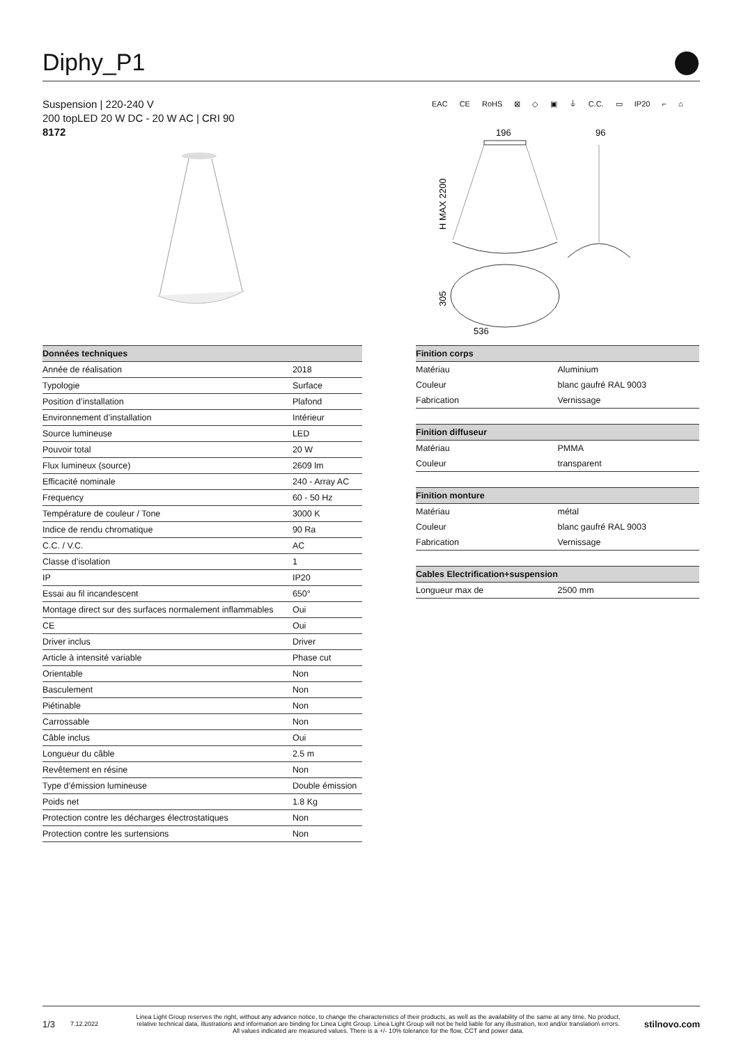Diphy_P1
Suspension | 220-240 V
200 topLED 20 W DC - 20 W AC | CRI 90
8172
EAC CE RoHS ⊠ ◇ ▣ ⏚ C.C. ▭ IP20 ⌐ ⌂
196
96
536
H MAX 2200
305
| Données techniques | |
| --- | --- |
| Année de réalisation | 2018 |
| Typologie | Surface |
| Position d’installation | Plafond |
| Environnement d’installation | Intérieur |
| Source lumineuse | LED |
| Pouvoir total | 20 W |
| Flux lumineux (source) | 2609 lm |
| Efficacité nominale | 240 - Array AC |
| Frequency | 60 - 50 Hz |
| Température de couleur / Tone | 3000 K |
| Indice de rendu chromatique | 90 Ra |
| C.C. / V.C. | AC |
| Classe d’isolation | 1 |
| IP | IP20 |
| Essai au fil incandescent | 650° |
| Montage direct sur des surfaces normalement inflammables | Oui |
| CE | Oui |
| Driver inclus | Driver |
| Article à intensité variable | Phase cut |
| Orientable | Non |
| Basculement | Non |
| Piétinable | Non |
| Carrossable | Non |
| Câble inclus | Oui |
| Longueur du câble | 2.5 m |
| Revêtement en résine | Non |
| Type d’émission lumineuse | Double émission |
| Poids net | 1.8 Kg |
| Protection contre les décharges électrostatiques | Non |
| Protection contre les surtensions | Non |
| Finition corps | |
| --- | --- |
| Matériau | Aluminium |
| Couleur | blanc gaufré RAL 9003 |
| Fabrication | Vernissage |
| Finition diffuseur | |
| Matériau | PMMA |
| Couleur | transparent |
| Finition monture | |
| Matériau | métal |
| Couleur | blanc gaufré RAL 9003 |
| Fabrication | Vernissage |
| Cables Electrification+suspension | |
| Longueur max de | 2500 mm |
1/3 7.12.2022 Linea Light Group reserves the right, without any advance notice, to change the characteristics of their products, as well as the availability of the same at any time. No product, relative technical data, illustrations and information are binding for Linea Light Group. Linea Light Group will not be held liable for any illustration, text and/or translation\ errors. All values indicated are measured values. There is a +/- 10% tolerance for the flow, CCT and power data. stilnovo.com